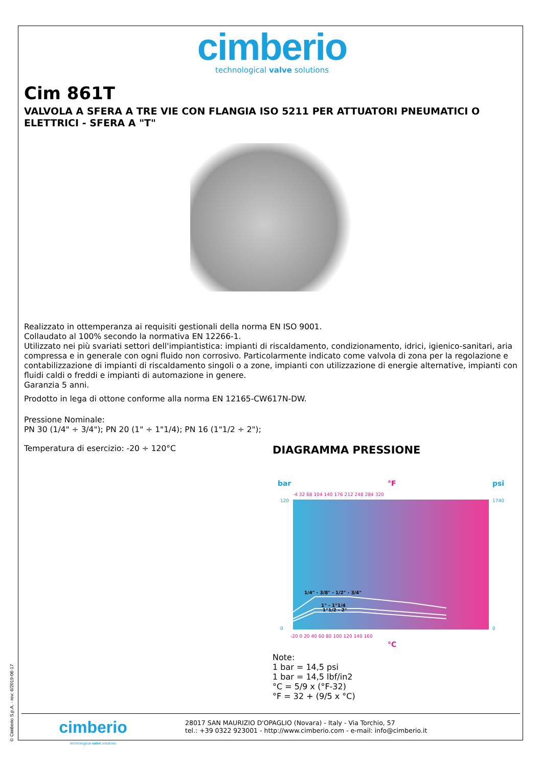cimberio
technological valve solutions
Cim 861T
VALVOLA A SFERA A TRE VIE CON FLANGIA ISO 5211 PER ATTUATORI PNEUMATICI O ELETTRICI - SFERA A "T"
Realizzato in ottemperanza ai requisiti gestionali della norma EN ISO 9001.
Collaudato al 100% secondo la normativa EN 12266-1.
Utilizzato nei più svariati settori dell'impiantistica: impianti di riscaldamento, condizionamento, idrici, igienico-sanitari, aria compressa e in generale con ogni fluido non corrosivo. Particolarmente indicato come valvola di zona per la regolazione e contabilizzazione di impianti di riscaldamento singoli o a zone, impianti con utilizzazione di energie alternative, impianti con fluidi caldi o freddi e impianti di automazione in genere.
Garanzia 5 anni.
Prodotto in lega di ottone conforme alla norma EN 12165-CW617N-DW.
Pressione Nominale:
PN 30 (1/4" ÷ 3/4"); PN 20 (1" ÷ 1"1/4); PN 16 (1"1/2 ÷ 2");
Temperatura di esercizio: -20 ÷ 120°C
DIAGRAMMA PRESSIONE
bar
°F
psi
-4 32 68 104 140 176 212 248 284 320
120
0
1740
0
1/4" - 3/8" - 1/2" - 3/4"
1" - 1"1/4
1"1/2 - 2"
-20 0 20 40 60 80 100 120 140 160
°C
Note:
1 bar = 14,5 psi
1 bar = 14,5 lbf/in2
°C = 5/9 x (°F-32)
°F = 32 + (9/5 x °C)
© Cimberio S.p.A. - rev: 6/2019-06-17
cimberio
technological valve solutions
28017 SAN MAURIZIO D'OPAGLIO (Novara) - Italy - Via Torchio, 57
tel.: +39 0322 923001 - http://www.cimberio.com - e-mail: info@cimberio.it